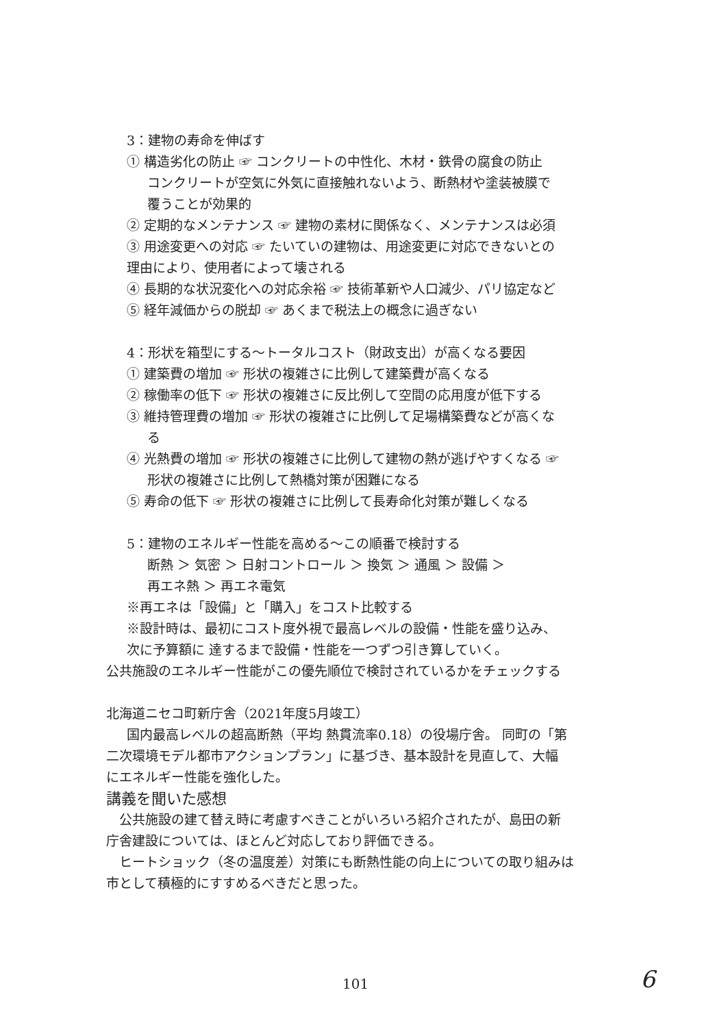3：建物の寿命を伸ばす
① 構造劣化の防止 ☞ コンクリートの中性化、木材・鉄骨の腐食の防止
コンクリートが空気に外気に直接触れないよう、断熱材や塗装被膜で
覆うことが効果的
② 定期的なメンテナンス ☞ 建物の素材に関係なく、メンテナンスは必須
③ 用途変更への対応 ☞ たいていの建物は、用途変更に対応できないとの
理由により、使用者によって壊される
④ 長期的な状況変化への対応余裕 ☞ 技術革新や人口減少、パリ協定など
⑤ 経年減価からの脱却 ☞ あくまで税法上の概念に過ぎない
4：形状を箱型にする～トータルコスト（財政支出）が高くなる要因
① 建築費の増加 ☞ 形状の複雑さに比例して建築費が高くなる
② 稼働率の低下 ☞ 形状の複雑さに反比例して空間の応用度が低下する
③ 維持管理費の増加 ☞ 形状の複雑さに比例して足場構築費などが高くな
る
④ 光熱費の増加 ☞ 形状の複雑さに比例して建物の熱が逃げやすくなる ☞
形状の複雑さに比例して熱橋対策が困難になる
⑤ 寿命の低下 ☞ 形状の複雑さに比例して長寿命化対策が難しくなる
5：建物のエネルギー性能を高める～この順番で検討する
断熱 ＞ 気密 ＞ 日射コントロール ＞ 換気 ＞ 通風 ＞ 設備 ＞
再エネ熱 ＞ 再エネ電気
※再エネは「設備」と「購入」をコスト比較する
※設計時は、最初にコスト度外視で最高レベルの設備・性能を盛り込み、
次に予算額に 達するまで設備・性能を一つずつ引き算していく。
公共施設のエネルギー性能がこの優先順位で検討されているかをチェックする
北海道ニセコ町新庁舎（2021年度5月竣工）
国内最高レベルの超高断熱（平均 熱貫流率0.18）の役場庁舎。 同町の「第
二次環境モデル都市アクションプラン」に基づき、基本設計を見直して、大幅
にエネルギー性能を強化した。
講義を聞いた感想
　公共施設の建て替え時に考慮すべきことがいろいろ紹介されたが、島田の新
庁舎建設については、ほとんど対応しており評価できる。
　ヒートショック（冬の温度差）対策にも断熱性能の向上についての取り組みは
市として積極的にすすめるべきだと思った。
101 6